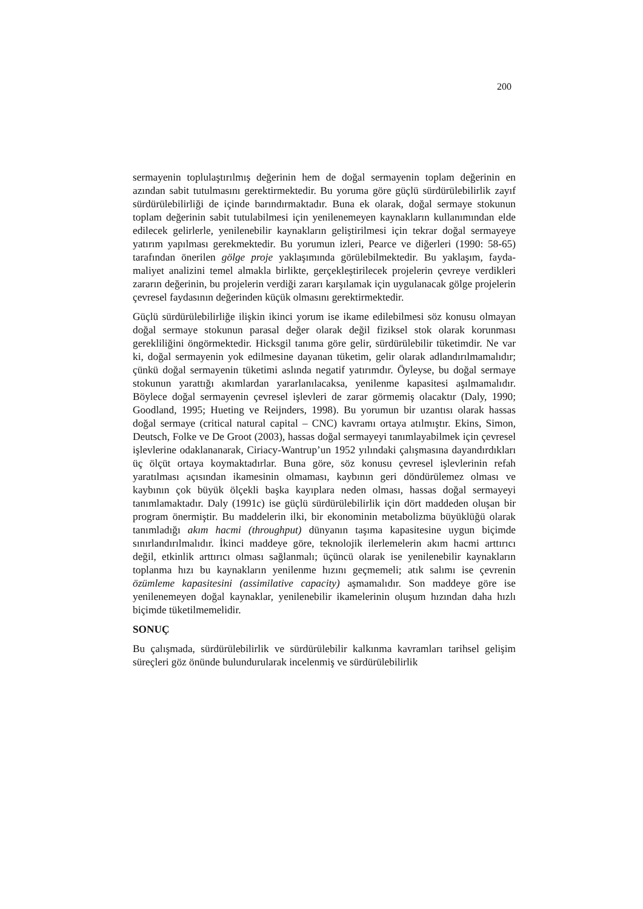200
sermayenin toplulaştırılmış değerinin hem de doğal sermayenin toplam değerinin en azından sabit tutulmasını gerektirmektedir. Bu yoruma göre güçlü sürdürülebilirlik zayıf sürdürülebilirliği de içinde barındırmaktadır. Buna ek olarak, doğal sermaye stokunun toplam değerinin sabit tutulabilmesi için yenilenemeyen kaynakların kullanımından elde edilecek gelirlerle, yenilenebilir kaynakların geliştirilmesi için tekrar doğal sermayeye yatırım yapılması gerekmektedir. Bu yorumun izleri, Pearce ve diğerleri (1990: 58-65) tarafından önerilen gölge proje yaklaşımında görülebilmektedir. Bu yaklaşım, fayda-maliyet analizini temel almakla birlikte, gerçekleştirilecek projelerin çevreye verdikleri zararın değerinin, bu projelerin verdiği zararı karşılamak için uygulanacak gölge projelerin çevresel faydasının değerinden küçük olmasını gerektirmektedir.
Güçlü sürdürülebilirliğe ilişkin ikinci yorum ise ikame edilebilmesi söz konusu olmayan doğal sermaye stokunun parasal değer olarak değil fiziksel stok olarak korunması gerekliliğini öngörmektedir. Hicksgil tanıma göre gelir, sürdürülebilir tüketimdir. Ne var ki, doğal sermayenin yok edilmesine dayanan tüketim, gelir olarak adlandırılmamalıdır; çünkü doğal sermayenin tüketimi aslında negatif yatırımdır. Öyleyse, bu doğal sermaye stokunun yarattığı akımlardan yararlanılacaksa, yenilenme kapasitesi aşılmamalıdır. Böylece doğal sermayenin çevresel işlevleri de zarar görmemiş olacaktır (Daly, 1990; Goodland, 1995; Hueting ve Reijnders, 1998). Bu yorumun bir uzantısı olarak hassas doğal sermaye (critical natural capital – CNC) kavramı ortaya atılmıştır. Ekins, Simon, Deutsch, Folke ve De Groot (2003), hassas doğal sermayeyi tanımlayabilmek için çevresel işlevlerine odaklananarak, Ciriacy-Wantrup’un 1952 yılındaki çalışmasına dayandırdıkları üç ölçüt ortaya koymaktadırlar. Buna göre, söz konusu çevresel işlevlerinin refah yaratılması açısından ikamesinin olmaması, kaybının geri döndürülemez olması ve kaybının çok büyük ölçekli başka kayıplara neden olması, hassas doğal sermayeyi tanımlamaktadır. Daly (1991c) ise güçlü sürdürülebilirlik için dört maddeden oluşan bir program önermiştir. Bu maddelerin ilki, bir ekonominin metabolizma büyüklüğü olarak tanımladığı akım hacmi (throughput) dünyanın taşıma kapasitesine uygun biçimde sınırlandırılmalıdır. İkinci maddeye göre, teknolojik ilerlemelerin akım hacmi arttırıcı değil, etkinlik arttırıcı olması sağlanmalı; üçüncü olarak ise yenilenebilir kaynakların toplanma hızı bu kaynakların yenilenme hızını geçmemeli; atık salımı ise çevrenin özümleme kapasitesini (assimilative capacity) aşmamalıdır. Son maddeye göre ise yenilenemeyen doğal kaynaklar, yenilenebilir ikamelerinin oluşum hızından daha hızlı biçimde tüketilmemelidir.
SONUÇ
Bu çalışmada, sürdürülebilirlik ve sürdürülebilir kalkınma kavramları tarihsel gelişim süreçleri göz önünde bulundurularak incelenmiş ve sürdürülebilirlik